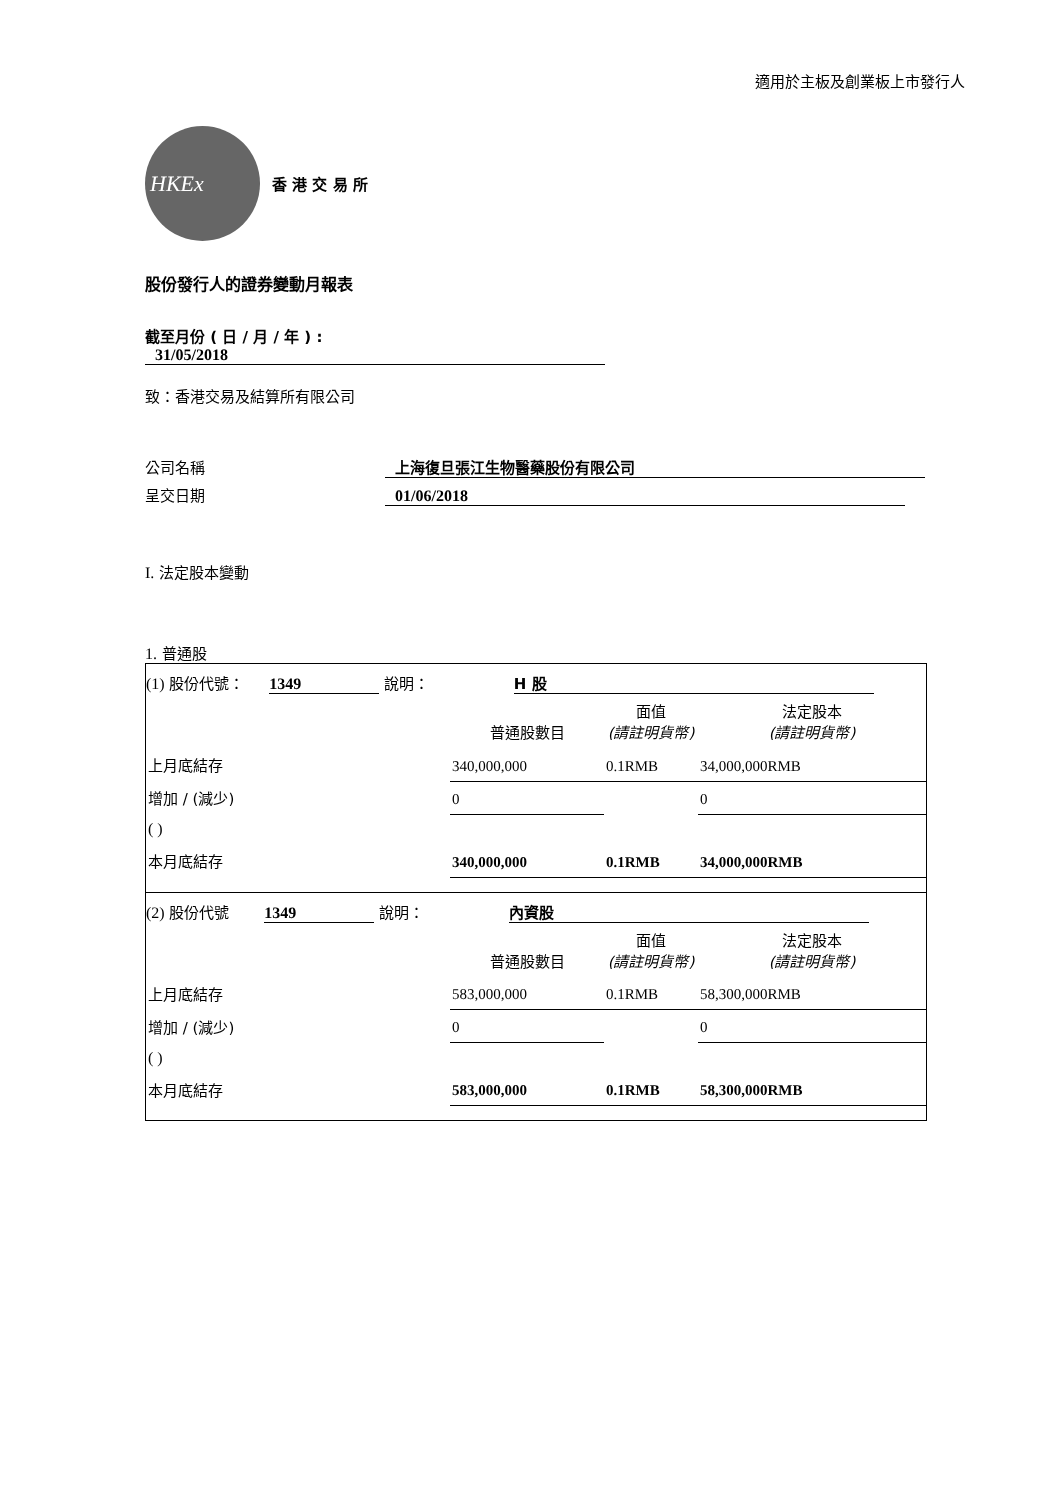適用於主板及創業板上市發行人
HKEx
香 港 交 易 所
股份發行人的證券變動月報表
截至月份 ( 日 / 月 / 年 ) : 31/05/2018
致：香港交易及結算所有限公司
公司名稱 上海復旦張江生物醫藥股份有限公司
呈交日期 01/06/2018
I. 法定股本變動
1. 普通股
(1) 股份代號： 1349 說明： H 股
| | 普通股數目 | 面值 (請註明貨幣) | 法定股本 (請註明貨幣) |
| 上月底結存 | 340,000,000 | 0.1RMB | 34,000,000RMB |
| 增加 / (減少) | 0 | | 0 |
| ( ) | | | |
| 本月底結存 | 340,000,000 | 0.1RMB | 34,000,000RMB |
(2) 股份代號 1349 說明： 內資股
| | 普通股數目 | 面值 (請註明貨幣) | 法定股本 (請註明貨幣) |
| 上月底結存 | 583,000,000 | 0.1RMB | 58,300,000RMB |
| 增加 / (減少) | 0 | | 0 |
| ( ) | | | |
| 本月底結存 | 583,000,000 | 0.1RMB | 58,300,000RMB |